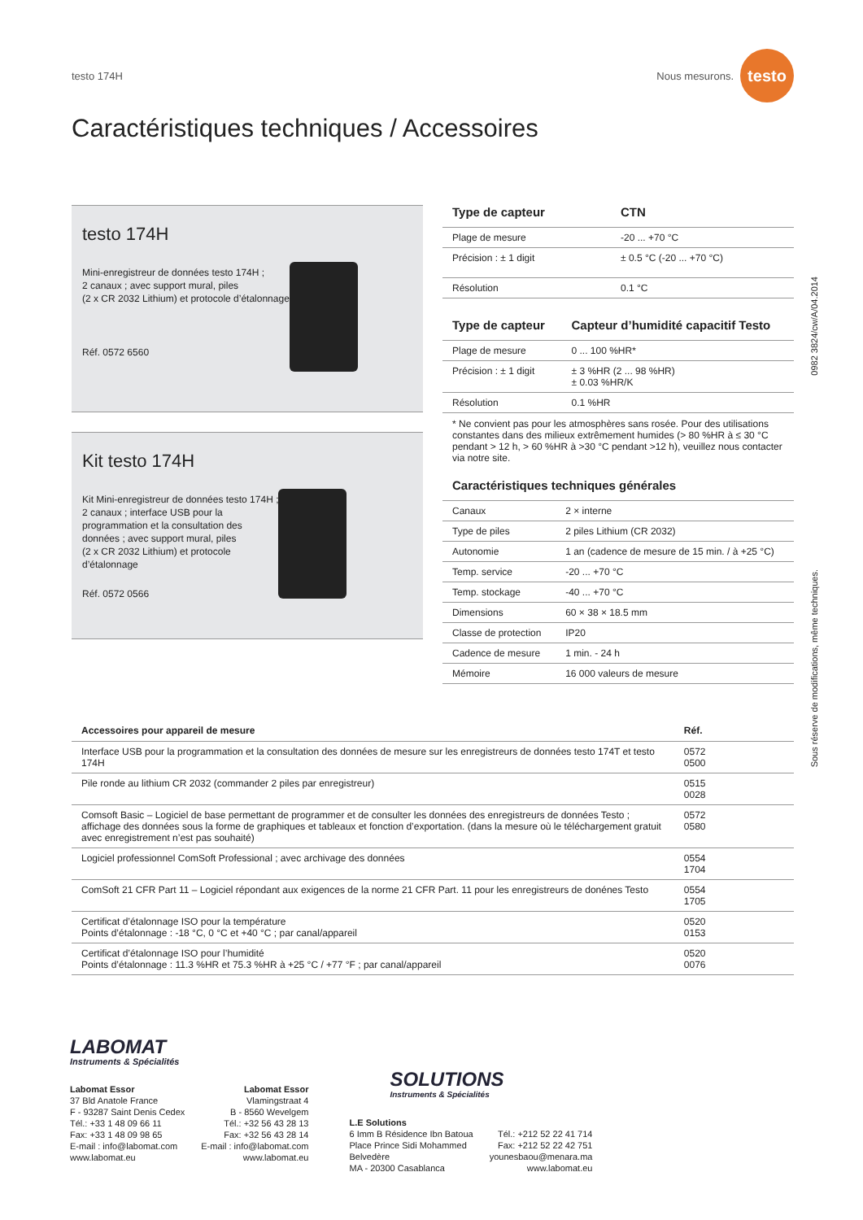testo 174H Nous mesurons. testo
Caractéristiques techniques / Accessoires
testo 174H
Mini-enregistreur de données testo 174H ;
2 canaux ; avec support mural, piles
(2 x CR 2032 Lithium) et protocole d’étalonnage
Réf. 0572 6560
Kit testo 174H
Kit Mini-enregistreur de données testo 174H ;
2 canaux ; interface USB pour la
programmation et la consultation des
données ; avec support mural, piles
(2 x CR 2032 Lithium) et protocole
d’étalonnage
Réf. 0572 0566
| Type de capteur | CTN |
| --- | --- |
| Plage de mesure | -20 ... +70 °C |
| Précision : ± 1 digit | ± 0.5 °C (-20 ... +70 °C) |
| Résolution | 0.1 °C |
| Type de capteur | Capteur d’humidité capacitif Testo |
| --- | --- |
| Plage de mesure | 0 ... 100 %HR* |
| Précision : ± 1 digit | ± 3 %HR (2 ... 98 %HR) ± 0.03 %HR/K |
| Résolution | 0.1 %HR |
* Ne convient pas pour les atmosphères sans rosée. Pour des utilisations constantes dans des milieux extrêmement humides (> 80 %HR à ≤ 30 °C pendant > 12 h, > 60 %HR à >30 °C pendant >12 h), veuillez nous contacter via notre site.
| Caractéristiques techniques générales | |
| --- | --- |
| Canaux | 2 × interne |
| Type de piles | 2 piles Lithium (CR 2032) |
| Autonomie | 1 an (cadence de mesure de 15 min. / à +25 °C) |
| Temp. service | -20 ... +70 °C |
| Temp. stockage | -40 ... +70 °C |
| Dimensions | 60 × 38 × 18.5 mm |
| Classe de protection | IP20 |
| Cadence de mesure | 1 min. - 24 h |
| Mémoire | 16 000 valeurs de mesure |
0982 3824/cw/A/04.2014
Sous réserve de modifications, même techniques.
| Accessoires pour appareil de mesure | Réf. | |
| --- | --- | --- |
| Interface USB pour la programmation et la consultation des données de mesure sur les enregistreurs de données testo 174T et testo 174H | 0572 0500 | |
| Pile ronde au lithium CR 2032 (commander 2 piles par enregistreur) | 0515 0028 | |
| Comsoft Basic – Logiciel de base permettant de programmer et de consulter les données des enregistreurs de données Testo ; affichage des données sous la forme de graphiques et tableaux et fonction d’exportation. (dans la mesure où le téléchargement gratuit avec enregistrement n’est pas souhaité) | 0572 0580 | |
| Logiciel professionnel ComSoft Professional ; avec archivage des données | 0554 1704 | |
| ComSoft 21 CFR Part 11 – Logiciel répondant aux exigences de la norme 21 CFR Part. 11 pour les enregistreurs de donénes Testo | 0554 1705 | |
| Certificat d’étalonnage ISO pour la température Points d’étalonnage : -18 °C, 0 °C et +40 °C ; par canal/appareil | 0520 0153 | |
| Certificat d’étalonnage ISO pour l’humidité Points d’étalonnage : 11.3 %HR et 75.3 %HR à +25 °C / +77 °F ; par canal/appareil | 0520 0076 | |
LABOMAT
Instruments & Spécialités
Labomat Essor
37 Bld Anatole France
F - 93287 Saint Denis Cedex
Tél.: +33 1 48 09 66 11
Fax: +33 1 48 09 98 65
E-mail : info@labomat.com
www.labomat.eu
Labomat Essor
Vlamingstraat 4
B - 8560 Wevelgem
Tél.: +32 56 43 28 13
Fax: +32 56 43 28 14
E-mail : info@labomat.com
www.labomat.eu
SOLUTIONS
Instruments & Spécialités
L.E Solutions
6 Imm B Résidence Ibn Batoua
Place Prince Sidi Mohammed
Belvedère
MA - 20300 Casablanca
Tél.: +212 52 22 41 714
Fax: +212 52 22 42 751
younesbaou@menara.ma
www.labomat.eu